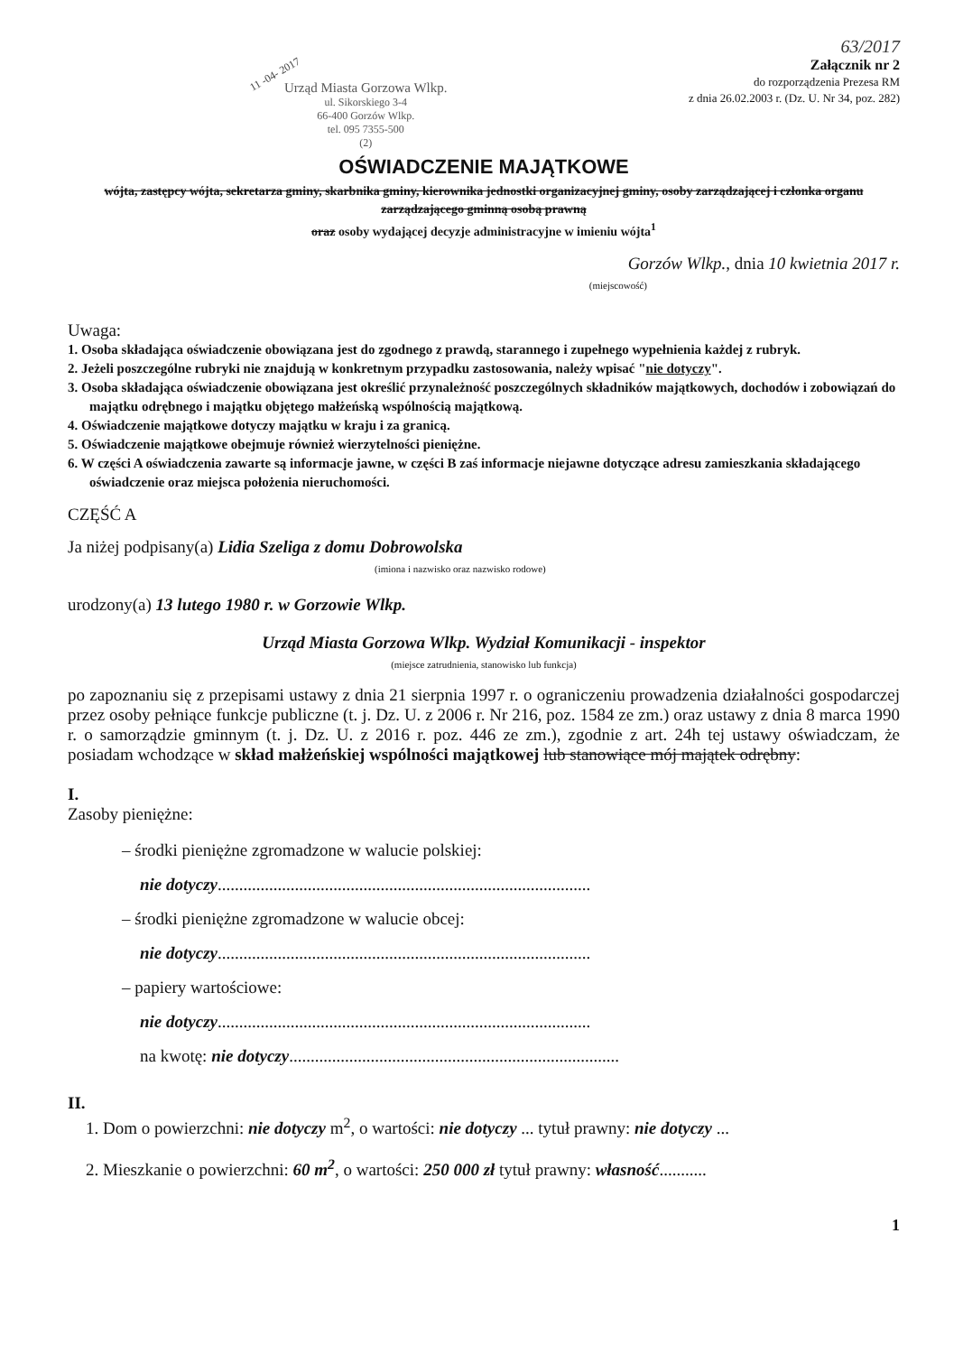63/2017
11 -04- 2017
Urząd Miasta Gorzowa Wlkp.
ul. Sikorskiego 3-4
66-400 Gorzów Wlkp.
tel. 095 7355-500
(2)
Załącznik nr 2
do rozporządzenia Prezesa RM
z dnia 26.02.2003 r. (Dz. U. Nr 34, poz. 282)
OŚWIADCZENIE MAJĄTKOWE
wójta, zastępcy wójta, sekretarza gminy, skarbnika gminy, kierownika jednostki organizacyjnej gminy, osoby zarządzającej i członka organu zarządzającego gminną osobą prawną
oraz osoby wydającej decyzje administracyjne w imieniu wójta<sup>1</sup>
Gorzów Wlkp., dnia 10 kwietnia 2017 r.
(miejscowość)
Uwaga:
1. Osoba składająca oświadczenie obowiązana jest do zgodnego z prawdą, starannego i zupełnego wypełnienia każdej z rubryk.
2. Jeżeli poszczególne rubryki nie znajdują w konkretnym przypadku zastosowania, należy wpisać "nie dotyczy".
3. Osoba składająca oświadczenie obowiązana jest określić przynależność poszczególnych składników majątkowych, dochodów i zobowiązań do majątku odrębnego i majątku objętego małżeńską wspólnością majątkową.
4. Oświadczenie majątkowe dotyczy majątku w kraju i za granicą.
5. Oświadczenie majątkowe obejmuje również wierzytelności pieniężne.
6. W części A oświadczenia zawarte są informacje jawne, w części B zaś informacje niejawne dotyczące adresu zamieszkania składającego oświadczenie oraz miejsca położenia nieruchomości.
CZĘŚĆ A
Ja niżej podpisany(a) Lidia Szeliga z domu Dobrowolska
(imiona i nazwisko oraz nazwisko rodowe)
urodzony(a) 13 lutego 1980 r. w Gorzowie Wlkp.
Urząd Miasta Gorzowa Wlkp. Wydział Komunikacji - inspektor
(miejsce zatrudnienia, stanowisko lub funkcja)
po zapoznaniu się z przepisami ustawy z dnia 21 sierpnia 1997 r. o ograniczeniu prowadzenia działalności gospodarczej przez osoby pełniące funkcje publiczne (t. j. Dz. U. z 2006 r. Nr 216, poz. 1584 ze zm.) oraz ustawy z dnia 8 marca 1990 r. o samorządzie gminnym (t. j. Dz. U. z 2016 r. poz. 446 ze zm.), zgodnie z art. 24h tej ustawy oświadczam, że posiadam wchodzące w skład małżeńskiej wspólności majątkowej lub stanowiące mój majątek odrębny:
I.
Zasoby pieniężne:
– środki pieniężne zgromadzone w walucie polskiej:
nie dotyczy.......................................................................................
– środki pieniężne zgromadzone w walucie obcej:
nie dotyczy.......................................................................................
– papiery wartościowe:
nie dotyczy.......................................................................................
na kwotę: nie dotyczy.............................................................................
II.
1. Dom o powierzchni: nie dotyczy m<sup>2</sup>, o wartości: nie dotyczy ... tytuł prawny: nie dotyczy ...
2. Mieszkanie o powierzchni: 60 m<sup>2</sup>, o wartości: 250 000 zł tytuł prawny: własność...........
1